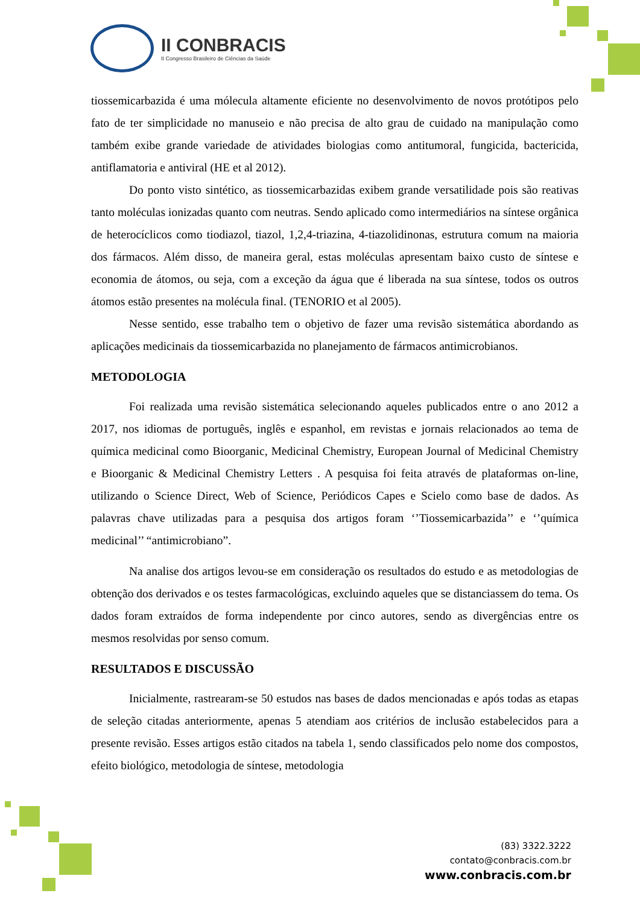II CONBRACIS
II Congresso Brasileiro de Ciências da Saúde
tiossemicarbazida é uma mólecula altamente eficiente no desenvolvimento de novos protótipos pelo fato de ter simplicidade no manuseio e não precisa de alto grau de cuidado na manipulação como também exibe grande variedade de atividades biologias como antitumoral, fungicida, bactericida, antiflamatoria e antiviral (HE et al 2012).
Do ponto visto sintético, as tiossemicarbazidas exibem grande versatilidade pois são reativas tanto moléculas ionizadas quanto com neutras. Sendo aplicado como intermediários na síntese orgânica de heterocíclicos como tiodiazol, tiazol, 1,2,4-triazina, 4-tiazolidinonas, estrutura comum na maioria dos fármacos. Além disso, de maneira geral, estas moléculas apresentam baixo custo de síntese e economia de átomos, ou seja, com a exceção da água que é liberada na sua síntese, todos os outros átomos estão presentes na molécula final. (TENORIO et al 2005).
Nesse sentido, esse trabalho tem o objetivo de fazer uma revisão sistemática abordando as aplicações medicinais da tiossemicarbazida no planejamento de fármacos antimicrobianos.
METODOLOGIA
Foi realizada uma revisão sistemática selecionando aqueles publicados entre o ano 2012 a 2017, nos idiomas de português, inglês e espanhol, em revistas e jornais relacionados ao tema de química medicinal como Bioorganic, Medicinal Chemistry, European Journal of Medicinal Chemistry e Bioorganic & Medicinal Chemistry Letters . A pesquisa foi feita através de plataformas on-line, utilizando o Science Direct, Web of Science, Periódicos Capes e Scielo como base de dados. As palavras chave utilizadas para a pesquisa dos artigos foram ‘’Tiossemicarbazida’’ e ‘’química medicinal’’ “antimicrobiano”.
Na analise dos artigos levou-se em consideração os resultados do estudo e as metodologias de obtenção dos derivados e os testes farmacológicas, excluindo aqueles que se distanciassem do tema. Os dados foram extraídos de forma independente por cinco autores, sendo as divergências entre os mesmos resolvidas por senso comum.
RESULTADOS E DISCUSSÃO
Inicialmente, rastrearam-se 50 estudos nas bases de dados mencionadas e após todas as etapas de seleção citadas anteriormente, apenas 5 atendiam aos critérios de inclusão estabelecidos para a presente revisão. Esses artigos estão citados na tabela 1, sendo classificados pelo nome dos compostos, efeito biológico, metodologia de síntese, metodologia
(83) 3322.3222
contato@conbracis.com.br
www.conbracis.com.br